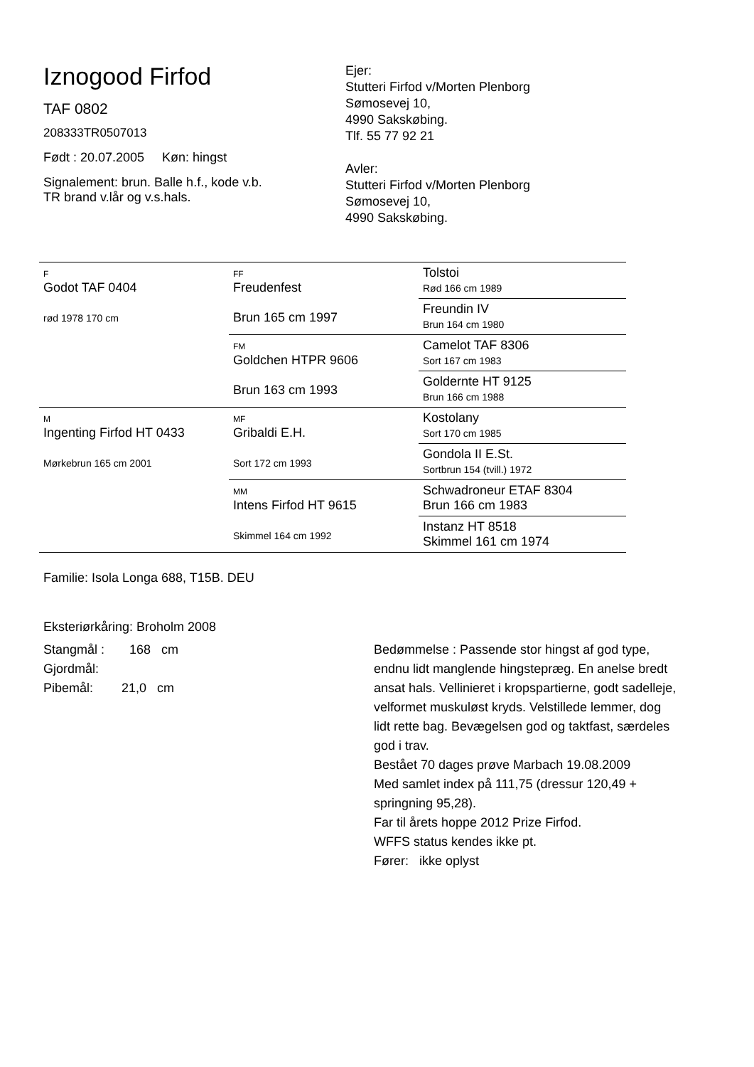Iznogood Firfod
TAF 0802
208333TR0507013
Født : 20.07.2005 Køn: hingst
Signalement: brun. Balle h.f., kode v.b.
TR brand v.lår og v.s.hals.
Ejer:
Stutteri Firfod v/Morten Plenborg
Sømosevej 10,
4990 Sakskøbing.
Tlf. 55 77 92 21
Avler:
Stutteri Firfod v/Morten Plenborg
Sømosevej 10,
4990 Sakskøbing.
| F Godot TAF 0404 rød 1978 170 cm | FF Freudenfest Brun 165 cm 1997 | Tolstoi Rød 166 cm 1989 |
| | | Freundin IV Brun 164 cm 1980 |
| | FM Goldchen HTPR 9606 Brun 163 cm 1993 | Camelot TAF 8306 Sort 167 cm 1983 |
| | | Goldernte HT 9125 Brun 166 cm 1988 |
| M Ingenting Firfod HT 0433 Mørkebrun 165 cm 2001 | MF Gribaldi E.H. Sort 172 cm 1993 | Kostolany Sort 170 cm 1985 |
| | | Gondola II E.St. Sortbrun 154 (tvill.) 1972 |
| | MM Intens Firfod HT 9615 Skimmel 164 cm 1992 | Schwadroneur ETAF 8304 Brun 166 cm 1983 |
| | | Instanz HT 8518 Skimmel 161 cm 1974 |
Familie: Isola Longa 688, T15B. DEU
Eksteriørkåring: Broholm 2008
Stangmål : 168 cm
Gjordmål:
Pibemål: 21,0 cm
Bedømmelse : Passende stor hingst af god type, endnu lidt manglende hingstepræg. En anelse bredt ansat hals. Vellinieret i kropspartierne, godt sadelleje, velformet muskuløst kryds. Velstillede lemmer, dog lidt rette bag. Bevægelsen god og taktfast, særdeles god i trav.
Bestået 70 dages prøve Marbach 19.08.2009
Med samlet index på 111,75 (dressur 120,49 + springning 95,28).
Far til årets hoppe 2012 Prize Firfod.
WFFS status kendes ikke pt.
Fører: ikke oplyst